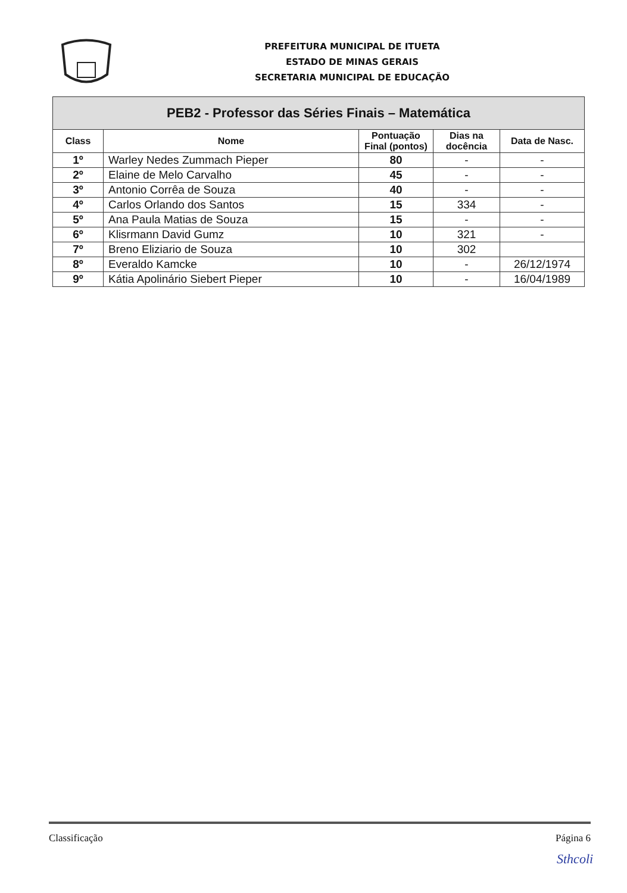PREFEITURA MUNICIPAL DE ITUETA
ESTADO DE MINAS GERAIS
SECRETARIA MUNICIPAL DE EDUCAÇÃO
| PEB2 - Professor das Séries Finais – Matemática | | | | |
| --- | --- | --- | --- | --- |
| Class | Nome | Pontuação Final (pontos) | Dias na docência | Data de Nasc. |
| 1º | Warley Nedes Zummach Pieper | 80 | - | - |
| 2º | Elaine de Melo Carvalho | 45 | - | - |
| 3º | Antonio Corrêa de Souza | 40 | - | - |
| 4º | Carlos Orlando dos Santos | 15 | 334 | - |
| 5º | Ana Paula Matias de Souza | 15 | - | - |
| 6º | Klisrmann David Gumz | 10 | 321 | - |
| 7º | Breno Eliziario de Souza | 10 | 302 | |
| 8º | Everaldo Kamcke | 10 | - | 26/12/1974 |
| 9º | Kátia Apolinário Siebert Pieper | 10 | - | 16/04/1989 |
Classificação Página 6
Sthcoli